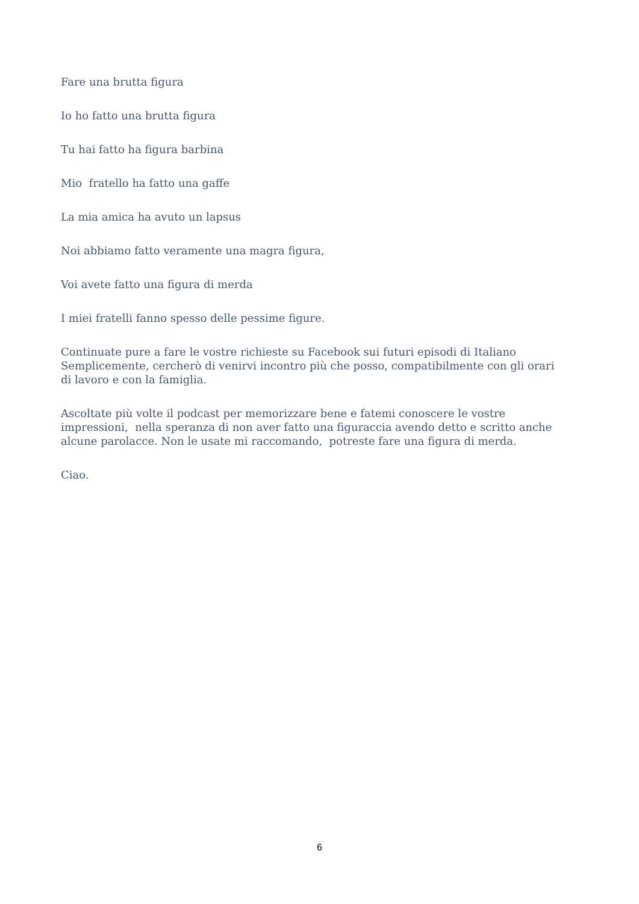Fare una brutta figura
Io ho fatto una brutta figura
Tu hai fatto ha figura barbina
Mio fratello ha fatto una gaffe
La mia amica ha avuto un lapsus
Noi abbiamo fatto veramente una magra figura,
Voi avete fatto una figura di merda
I miei fratelli fanno spesso delle pessime figure.
Continuate pure a fare le vostre richieste su Facebook sui futuri episodi di Italiano Semplicemente, cercherò di venirvi incontro più che posso, compatibilmente con gli orari di lavoro e con la famiglia.
Ascoltate più volte il podcast per memorizzare bene e fatemi conoscere le vostre impressioni, nella speranza di non aver fatto una figuraccia avendo detto e scritto anche alcune parolacce. Non le usate mi raccomando, potreste fare una figura di merda.
Ciao.
6